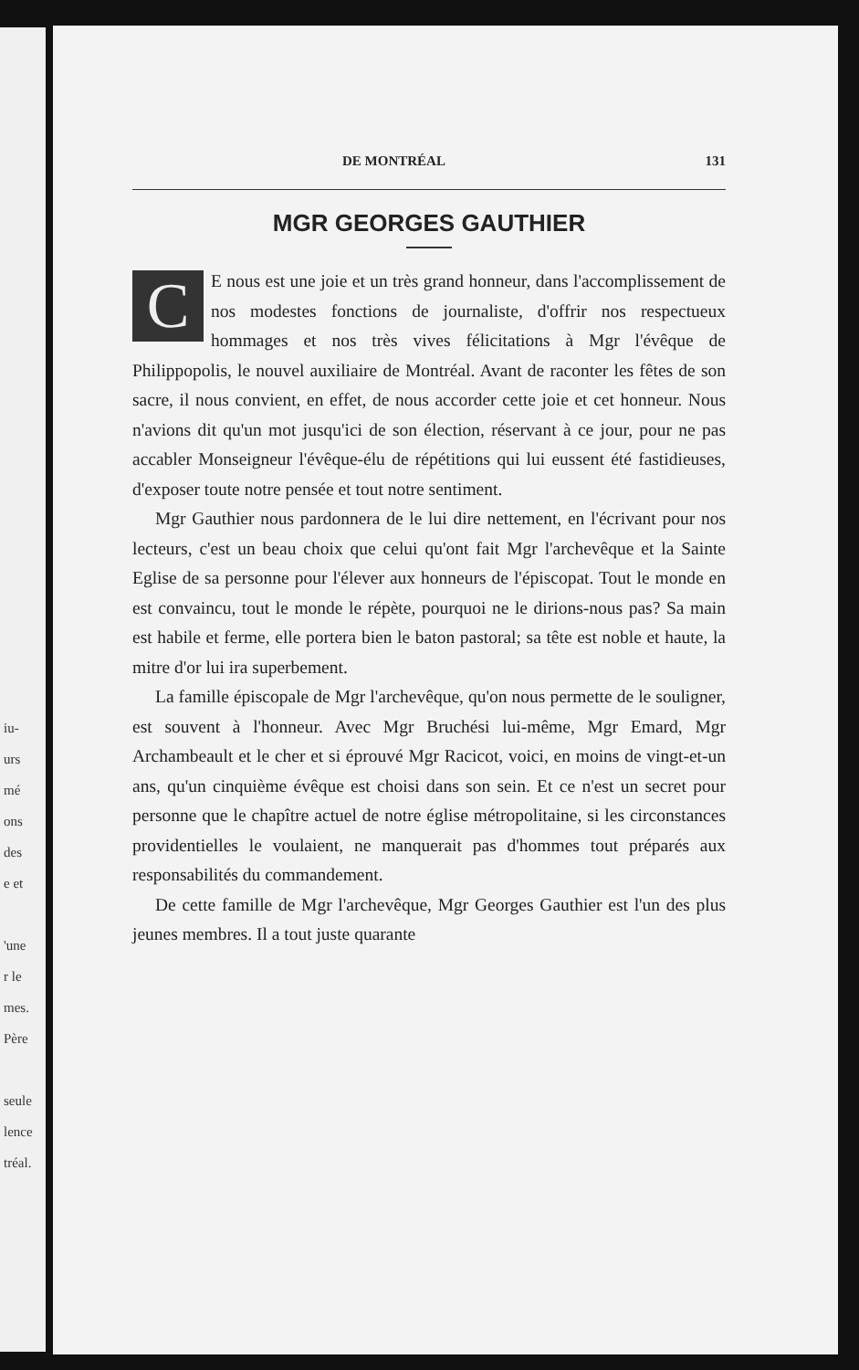iu-
urs
mé
ons
des
e et
'une
r le
mes.
Père
seule
lence
tréal.
DE MONTRÉAL 131
MGR GEORGES GAUTHIER
CE nous est une joie et un très grand honneur, dans l'accomplissement de nos modestes fonctions de journaliste, d'offrir nos respectueux hommages et nos très vives félicitations à Mgr l'évêque de Philippopolis, le nouvel auxiliaire de Montréal. Avant de raconter les fêtes de son sacre, il nous convient, en effet, de nous accorder cette joie et cet honneur. Nous n'avions dit qu'un mot jusqu'ici de son élection, réservant à ce jour, pour ne pas accabler Monseigneur l'évêque-élu de répétitions qui lui eussent été fastidieuses, d'exposer toute notre pensée et tout notre sentiment.
Mgr Gauthier nous pardonnera de le lui dire nettement, en l'écrivant pour nos lecteurs, c'est un beau choix que celui qu'ont fait Mgr l'archevêque et la Sainte Eglise de sa personne pour l'élever aux honneurs de l'épiscopat. Tout le monde en est convaincu, tout le monde le répète, pourquoi ne le dirions-nous pas? Sa main est habile et ferme, elle portera bien le baton pastoral; sa tête est noble et haute, la mitre d'or lui ira superbement.
La famille épiscopale de Mgr l'archevêque, qu'on nous permette de le souligner, est souvent à l'honneur. Avec Mgr Bruchési lui-même, Mgr Emard, Mgr Archambeault et le cher et si éprouvé Mgr Racicot, voici, en moins de vingt-et-un ans, qu'un cinquième évêque est choisi dans son sein. Et ce n'est un secret pour personne que le chapître actuel de notre église métropolitaine, si les circonstances providentielles le voulaient, ne manquerait pas d'hommes tout préparés aux responsabilités du commandement.
De cette famille de Mgr l'archevêque, Mgr Georges Gauthier est l'un des plus jeunes membres. Il a tout juste quarante